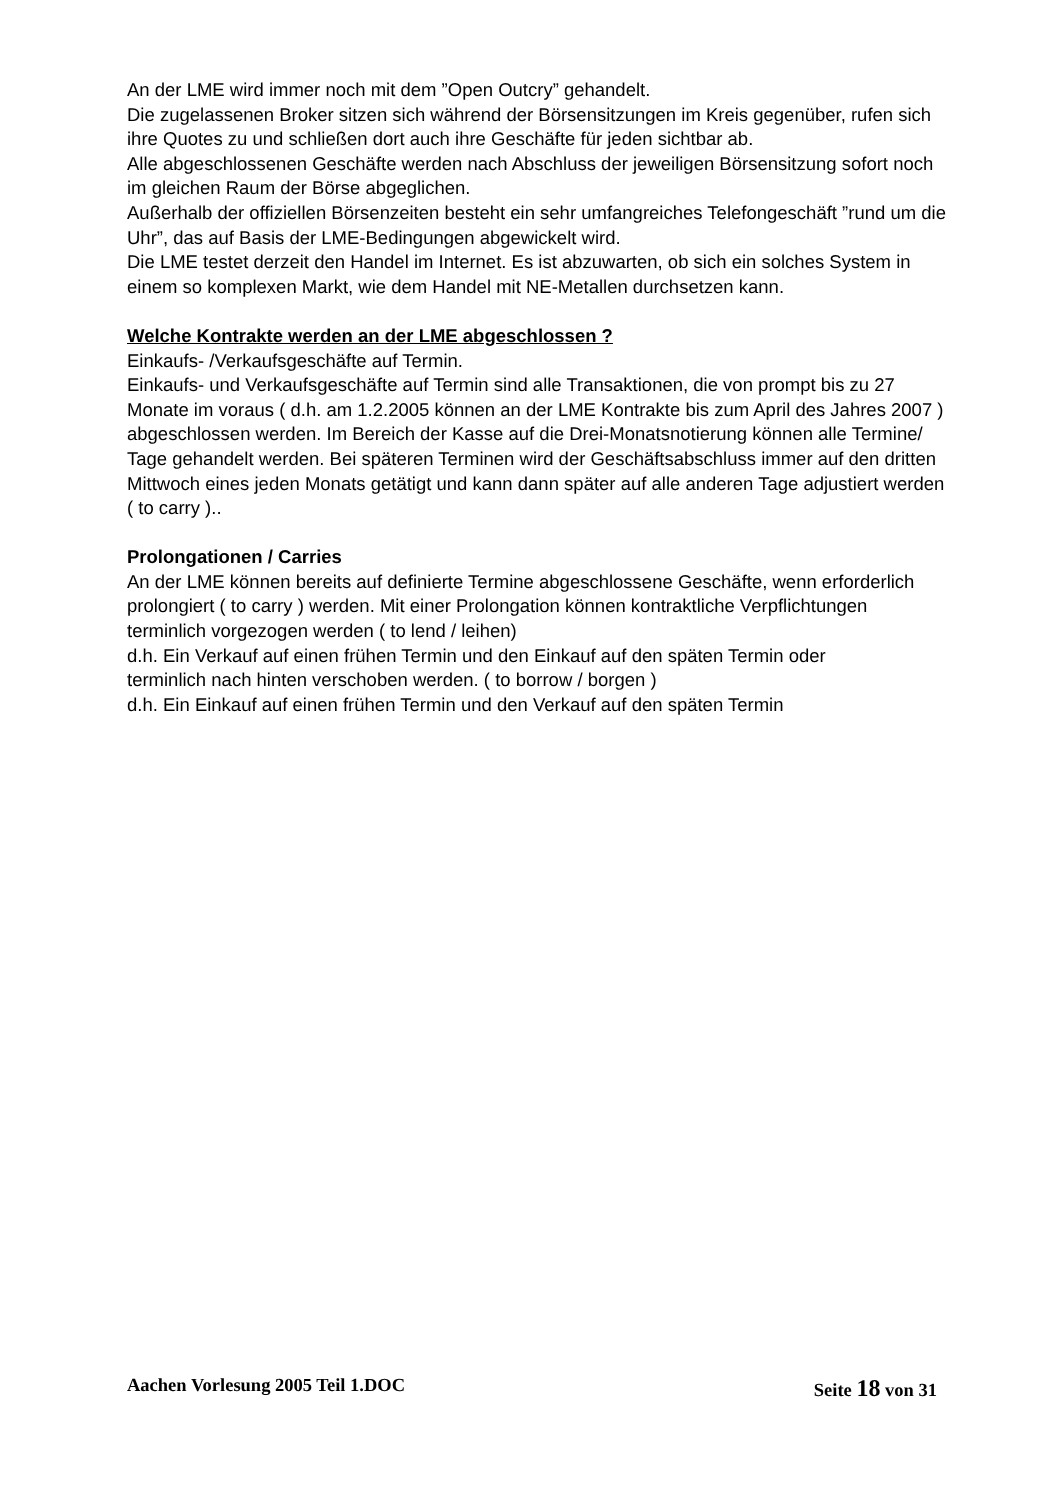An der LME wird immer noch mit dem ”Open Outcry” gehandelt.
Die zugelassenen Broker sitzen sich während der Börsensitzungen im Kreis gegenüber, rufen sich ihre Quotes zu und schließen dort auch ihre Geschäfte für jeden sichtbar ab.
Alle abgeschlossenen Geschäfte werden nach Abschluss der jeweiligen Börsensitzung sofort noch im gleichen Raum der Börse abgeglichen.
Außerhalb der offiziellen Börsenzeiten besteht ein sehr umfangreiches Telefongeschäft ”rund um die Uhr”, das auf Basis der LME-Bedingungen abgewickelt wird.
Die LME testet derzeit den Handel im Internet. Es ist abzuwarten, ob sich ein solches System in einem so komplexen Markt, wie dem Handel mit NE-Metallen durchsetzen kann.
Welche Kontrakte werden an der LME abgeschlossen ?
Einkaufs- /Verkaufsgeschäfte auf Termin.
Einkaufs- und Verkaufsgeschäfte auf Termin sind alle Transaktionen, die von prompt bis zu 27 Monate im voraus ( d.h. am 1.2.2005 können an der LME Kontrakte bis zum April des Jahres 2007 ) abgeschlossen werden. Im Bereich der Kasse auf die Drei-Monatsnotierung können alle Termine/ Tage gehandelt werden. Bei späteren Terminen wird der Geschäftsabschluss immer auf den dritten Mittwoch eines jeden Monats getätigt und kann dann später auf alle anderen Tage adjustiert werden ( to carry )..
Prolongationen / Carries
An der LME können bereits auf definierte Termine abgeschlossene Geschäfte, wenn erforderlich prolongiert ( to carry ) werden. Mit einer Prolongation können kontraktliche Verpflichtungen
terminlich vorgezogen werden ( to lend / leihen)
d.h. Ein Verkauf auf einen frühen Termin und den Einkauf auf den späten Termin oder
terminlich nach hinten verschoben werden. ( to borrow / borgen )
d.h. Ein Einkauf auf einen frühen Termin und den Verkauf auf den späten Termin
Aachen Vorlesung 2005 Teil 1.DOC Seite 18 von 31